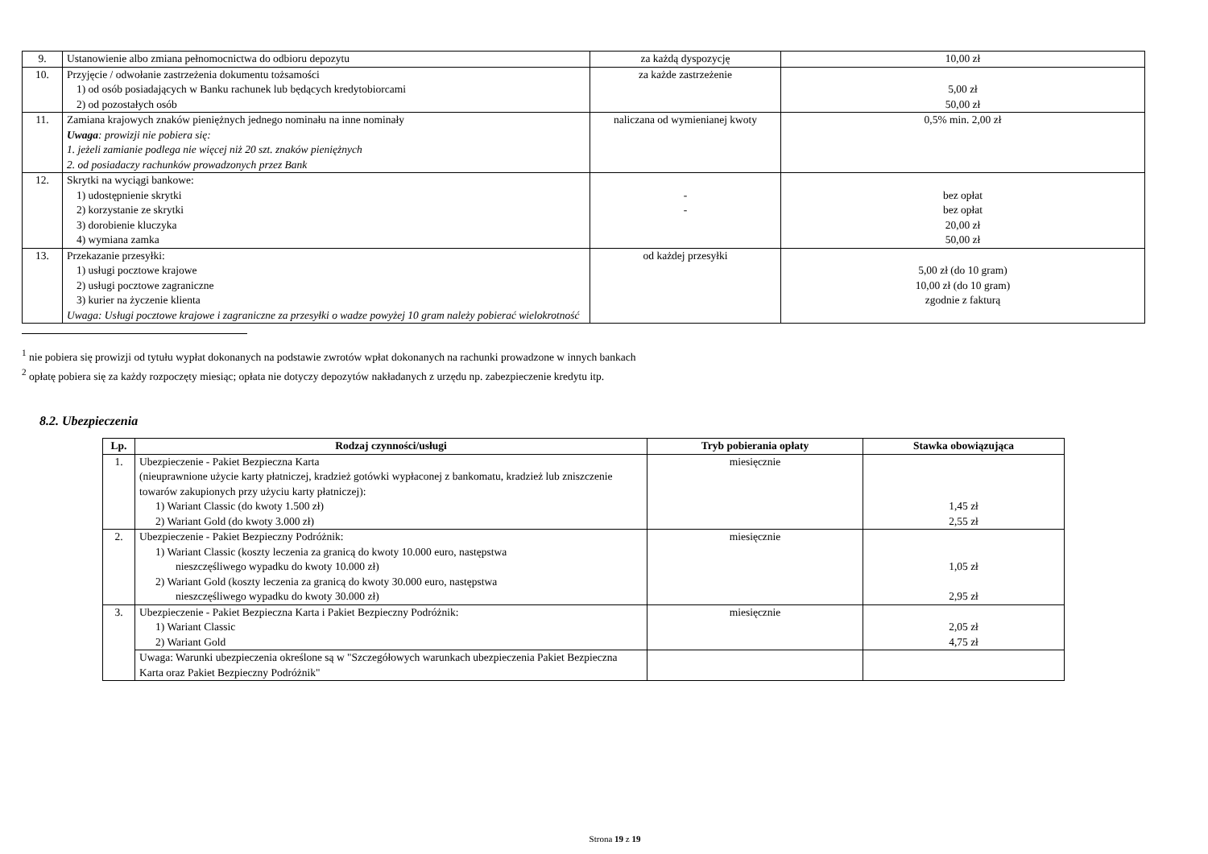| 9. | Ustanowienie albo zmiana pełnomocnictwa do odbioru depozytu | za każdą dyspozycję | 10,00 zł |
| 10. | Przyjęcie / odwołanie zastrzeżenia dokumentu tożsamości 1) od osób posiadających w Banku rachunek lub będących kredytobiorcami 2) od pozostałych osób | za każde zastrzeżenie | 5,00 zł 50,00 zł |
| 11. | Zamiana krajowych znaków pieniężnych jednego nominału na inne nominały Uwaga : prowizji nie pobiera się: 1. jeżeli zamianie podlega nie więcej niż 20 szt. znaków pieniężnych 2. od posiadaczy rachunków prowadzonych przez Bank | naliczana od wymienianej kwoty | 0,5% min. 2,00 zł |
| 12. | Skrytki na wyciągi bankowe: 1) udostępnienie skrytki 2) korzystanie ze skrytki 3) dorobienie kluczyka 4) wymiana zamka | - - | bez opłat bez opłat 20,00 zł 50,00 zł |
| 13. | Przekazanie przesyłki: 1) usługi pocztowe krajowe 2) usługi pocztowe zagraniczne 3) kurier na życzenie klienta Uwaga: Usługi pocztowe krajowe i zagraniczne za przesyłki o wadze powyżej 10 gram należy pobierać wielokrotność | od każdej przesyłki | 5,00 zł (do 10 gram) 10,00 zł (do 10 gram) zgodnie z fakturą |
<sup>1</sup> nie pobiera się prowizji od tytułu wypłat dokonanych na podstawie zwrotów wpłat dokonanych na rachunki prowadzone w innych bankach
<sup>2</sup> opłatę pobiera się za każdy rozpoczęty miesiąc; opłata nie dotyczy depozytów nakładanych z urzędu np. zabezpieczenie kredytu itp.
8.2. Ubezpieczenia
| Lp. | Rodzaj czynności/usługi | Tryb pobierania opłaty | Stawka obowiązująca |
| --- | --- | --- | --- |
| 1. | Ubezpieczenie - Pakiet Bezpieczna Karta (nieuprawnione użycie karty płatniczej, kradzież gotówki wypłaconej z bankomatu, kradzież lub zniszczenie towarów zakupionych przy użyciu karty płatniczej): 1) Wariant Classic (do kwoty 1.500 zł) 2) Wariant Gold (do kwoty 3.000 zł) | miesięcznie | 1,45 zł 2,55 zł |
| 2. | Ubezpieczenie - Pakiet Bezpieczny Podróżnik: 1) Wariant Classic (koszty leczenia za granicą do kwoty 10.000 euro, następstwa nieszczęśliwego wypadku do kwoty 10.000 zł) 2) Wariant Gold (koszty leczenia za granicą do kwoty 30.000 euro, następstwa nieszczęśliwego wypadku do kwoty 30.000 zł) | miesięcznie | 1,05 zł 2,95 zł |
| 3. | Ubezpieczenie - Pakiet Bezpieczna Karta i Pakiet Bezpieczny Podróżnik: 1) Wariant Classic 2) Wariant Gold | miesięcznie | 2,05 zł 4,75 zł |
| | Uwaga: Warunki ubezpieczenia określone są w "Szczegółowych warunkach ubezpieczenia Pakiet Bezpieczna Karta oraz Pakiet Bezpieczny Podróżnik" | | |
Strona 19 z 19